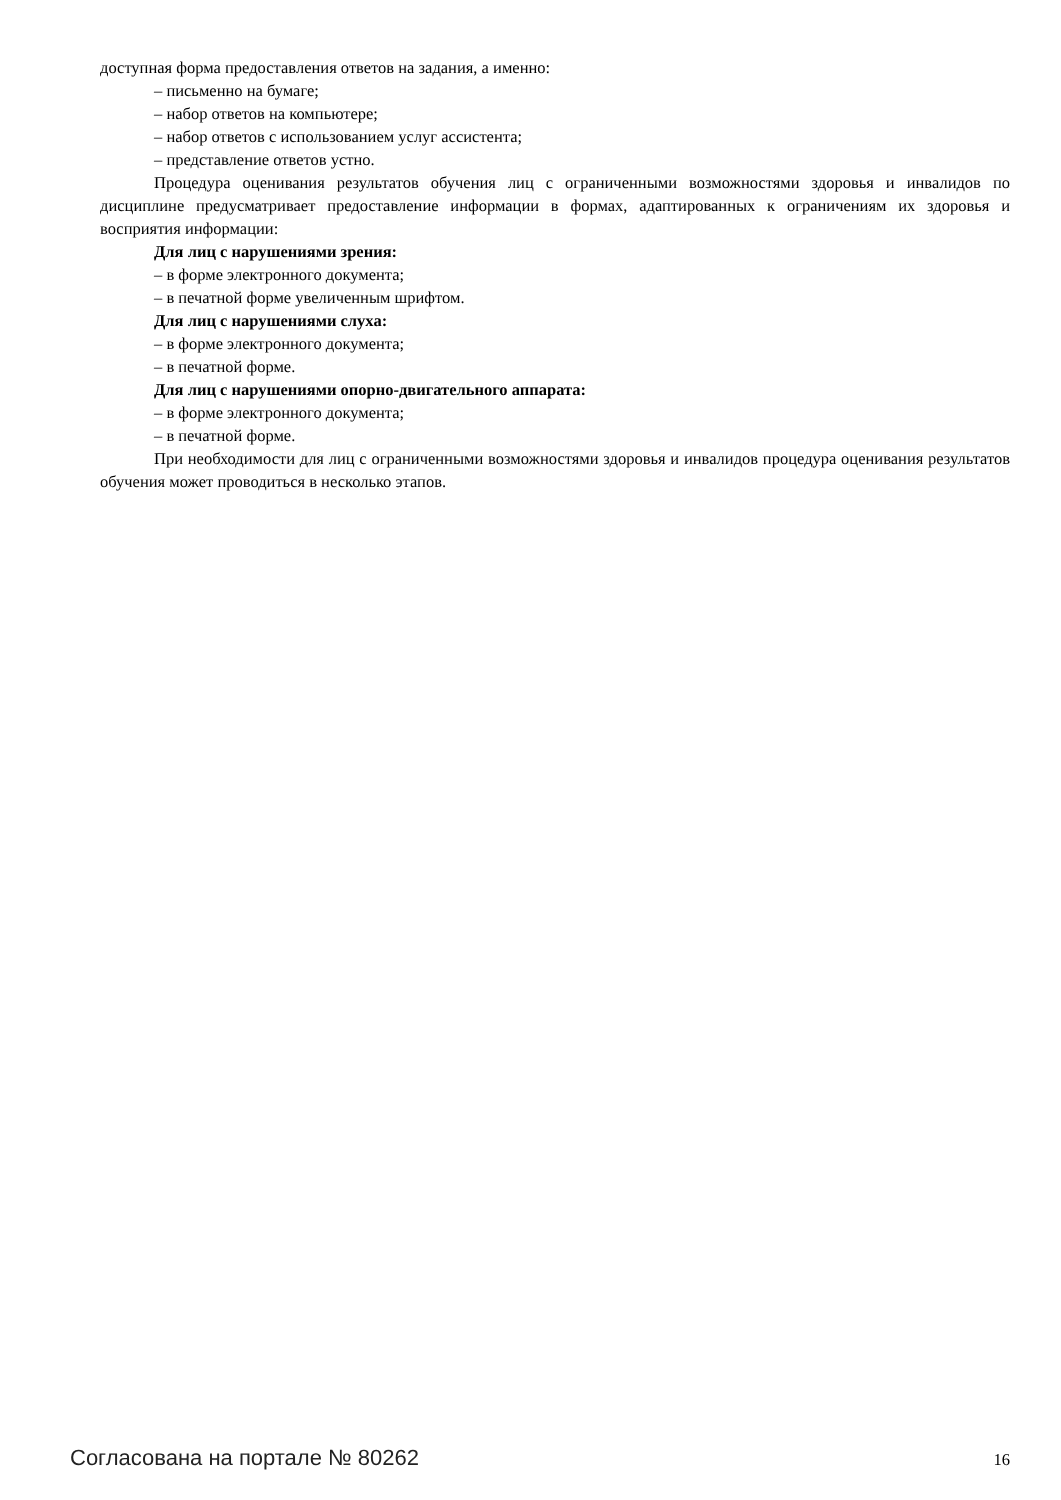доступная форма предоставления ответов на задания, а именно:
– письменно на бумаге;
– набор ответов на компьютере;
– набор ответов с использованием услуг ассистента;
– представление ответов устно.
Процедура оценивания результатов обучения лиц с ограниченными возможностями здоровья и инвалидов по дисциплине предусматривает предоставление информации в формах, адаптированных к ограничениям их здоровья и восприятия информации:
Для лиц с нарушениями зрения:
– в форме электронного документа;
– в печатной форме увеличенным шрифтом.
Для лиц с нарушениями слуха:
– в форме электронного документа;
– в печатной форме.
Для лиц с нарушениями опорно-двигательного аппарата:
– в форме электронного документа;
– в печатной форме.
При необходимости для лиц с ограниченными возможностями здоровья и инвалидов процедура оценивания результатов обучения может проводиться в несколько этапов.
Согласована на портале № 80262 16